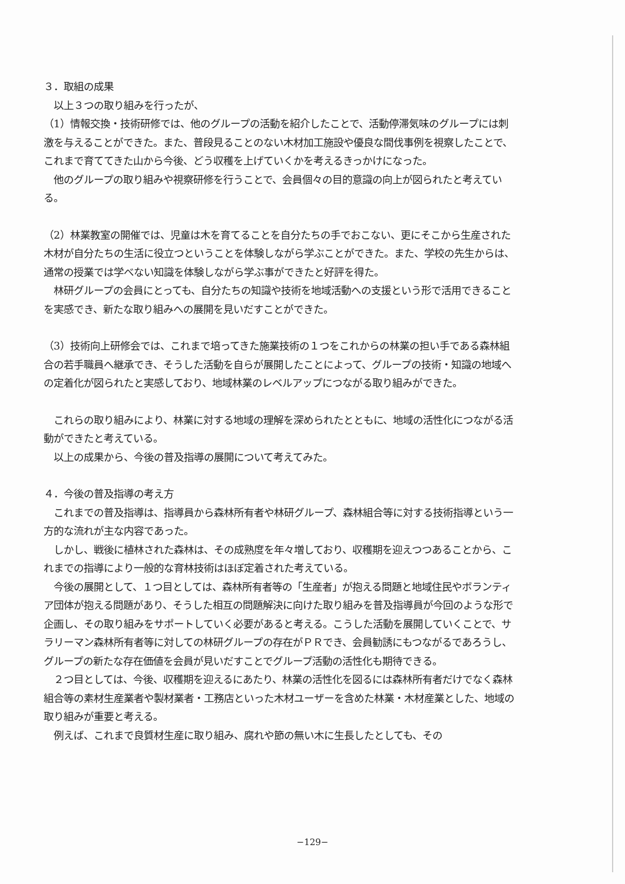３．取組の成果
　以上３つの取り組みを行ったが、
（1）情報交換・技術研修では、他のグループの活動を紹介したことで、活動停滞気味のグループには刺激を与えることができた。また、普段見ることのない木材加工施設や優良な間伐事例を視察したことで、これまで育ててきた山から今後、どう収穫を上げていくかを考えるきっかけになった。
　他のグループの取り組みや視察研修を行うことで、会員個々の目的意識の向上が図られたと考えている。
（2）林業教室の開催では、児童は木を育てることを自分たちの手でおこない、更にそこから生産された木材が自分たちの生活に役立つということを体験しながら学ぶことができた。また、学校の先生からは、通常の授業では学べない知識を体験しながら学ぶ事ができたと好評を得た。
　林研グループの会員にとっても、自分たちの知識や技術を地域活動への支援という形で活用できることを実感でき、新たな取り組みへの展開を見いだすことができた。
（3）技術向上研修会では、これまで培ってきた施業技術の１つをこれからの林業の担い手である森林組合の若手職員へ継承でき、そうした活動を自らが展開したことによって、グループの技術・知識の地域への定着化が図られたと実感しており、地域林業のレベルアップにつながる取り組みができた。
　これらの取り組みにより、林業に対する地域の理解を深められたとともに、地域の活性化につながる活動ができたと考えている。
　以上の成果から、今後の普及指導の展開について考えてみた。
４．今後の普及指導の考え方
　これまでの普及指導は、指導員から森林所有者や林研グループ、森林組合等に対する技術指導という一方的な流れが主な内容であった。
　しかし、戦後に植林された森林は、その成熟度を年々増しており、収穫期を迎えつつあることから、これまでの指導により一般的な育林技術はほぼ定着された考えている。
　今後の展開として、１つ目としては、森林所有者等の「生産者」が抱える問題と地域住民やボランティア団体が抱える問題があり、そうした相互の問題解決に向けた取り組みを普及指導員が今回のような形で企画し、その取り組みをサポートしていく必要があると考える。こうした活動を展開していくことで、サラリーマン森林所有者等に対しての林研グループの存在がＰＲでき、会員勧誘にもつながるであろうし、グループの新たな存在価値を会員が見いだすことでグループ活動の活性化も期待できる。
　２つ目としては、今後、収穫期を迎えるにあたり、林業の活性化を図るには森林所有者だけでなく森林組合等の素材生産業者や製材業者・工務店といった木材ユーザーを含めた林業・木材産業とした、地域の取り組みが重要と考える。
　例えば、これまで良質材生産に取り組み、腐れや節の無い木に生長したとしても、その
−129−